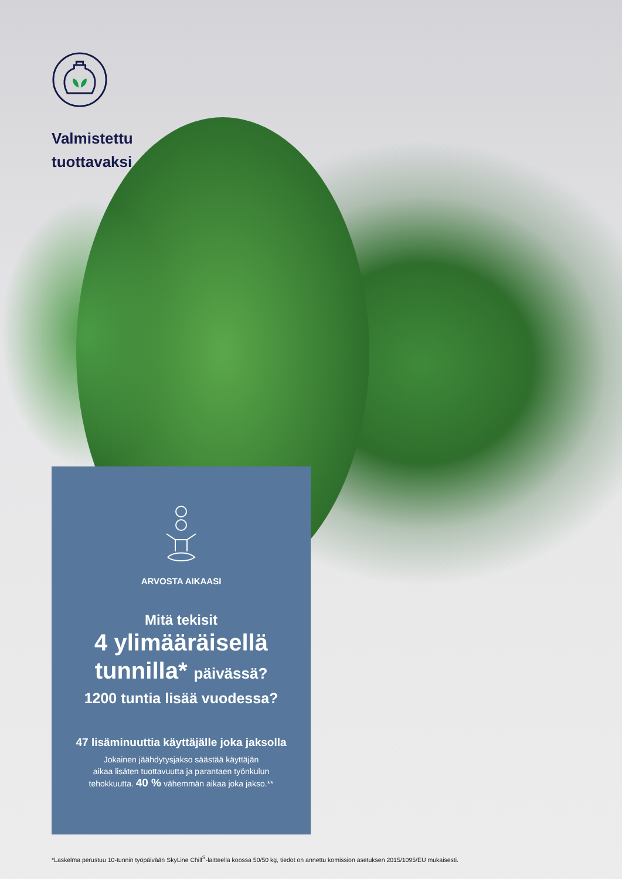Valmistettu
tuottavaksi
ARVOSTA AIKAASI
Mitä tekisit
4 ylimääräisellä
tunnilla* päivässä?
1200 tuntia lisää vuodessa?
47 lisäminuuttia käyttäjälle joka jaksolla
Jokainen jäähdytysjakso säästää käyttäjän
aikaa lisäten tuottavuutta ja parantaen työnkulun
tehokkuutta. 40 % vähemmän aikaa joka jakso.**
*Laskelma perustuu 10-tunnin työpäivään SkyLine Chill<sup>S</sup>-laitteella koossa 50/50 kg, tiedot on annettu komission asetuksen 2015/1095/EU mukaisesti.